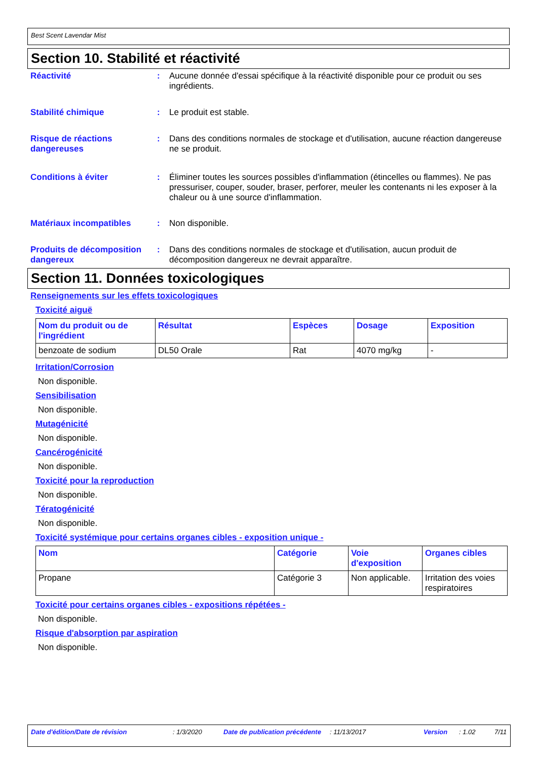Best Scent Lavendar Mist
Section 10. Stabilité et réactivité
Réactivité : Aucune donnée d'essai spécifique à la réactivité disponible pour ce produit ou ses ingrédients.
Stabilité chimique : Le produit est stable.
Risque de réactions dangereuses
: Dans des conditions normales de stockage et d'utilisation, aucune réaction dangereuse ne se produit.
Conditions à éviter : Éliminer toutes les sources possibles d'inflammation (étincelles ou flammes). Ne pas pressuriser, couper, souder, braser, perforer, meuler les contenants ni les exposer à la chaleur ou à une source d'inflammation.
Matériaux incompatibles : Non disponible.
Produits de décomposition dangereux
: Dans des conditions normales de stockage et d'utilisation, aucun produit de décomposition dangereux ne devrait apparaître.
Section 11. Données toxicologiques
Renseignements sur les effets toxicologiques
Toxicité aiguë
| Nom du produit ou de l'ingrédient | Résultat | Espèces | Dosage | Exposition |
| --- | --- | --- | --- | --- |
| benzoate de sodium | DL50 Orale | Rat | 4070 mg/kg | - |
Irritation/Corrosion
Non disponible.
Sensibilisation
Non disponible.
Mutagénicité
Non disponible.
Cancérogénicité
Non disponible.
Toxicité pour la reproduction
Non disponible.
Tératogénicité
Non disponible.
Toxicité systémique pour certains organes cibles - exposition unique -
| Nom | Catégorie | Voie d'exposition | Organes cibles |
| --- | --- | --- | --- |
| Propane | Catégorie 3 | Non applicable. | Irritation des voies respiratoires |
Toxicité pour certains organes cibles - expositions répétées -
Non disponible.
Risque d'absorption par aspiration
Non disponible.
Date d'édition/Date de révision: 1/3/2020 Date de publication précédente: 11/13/2017 Version: 1.02 7/11